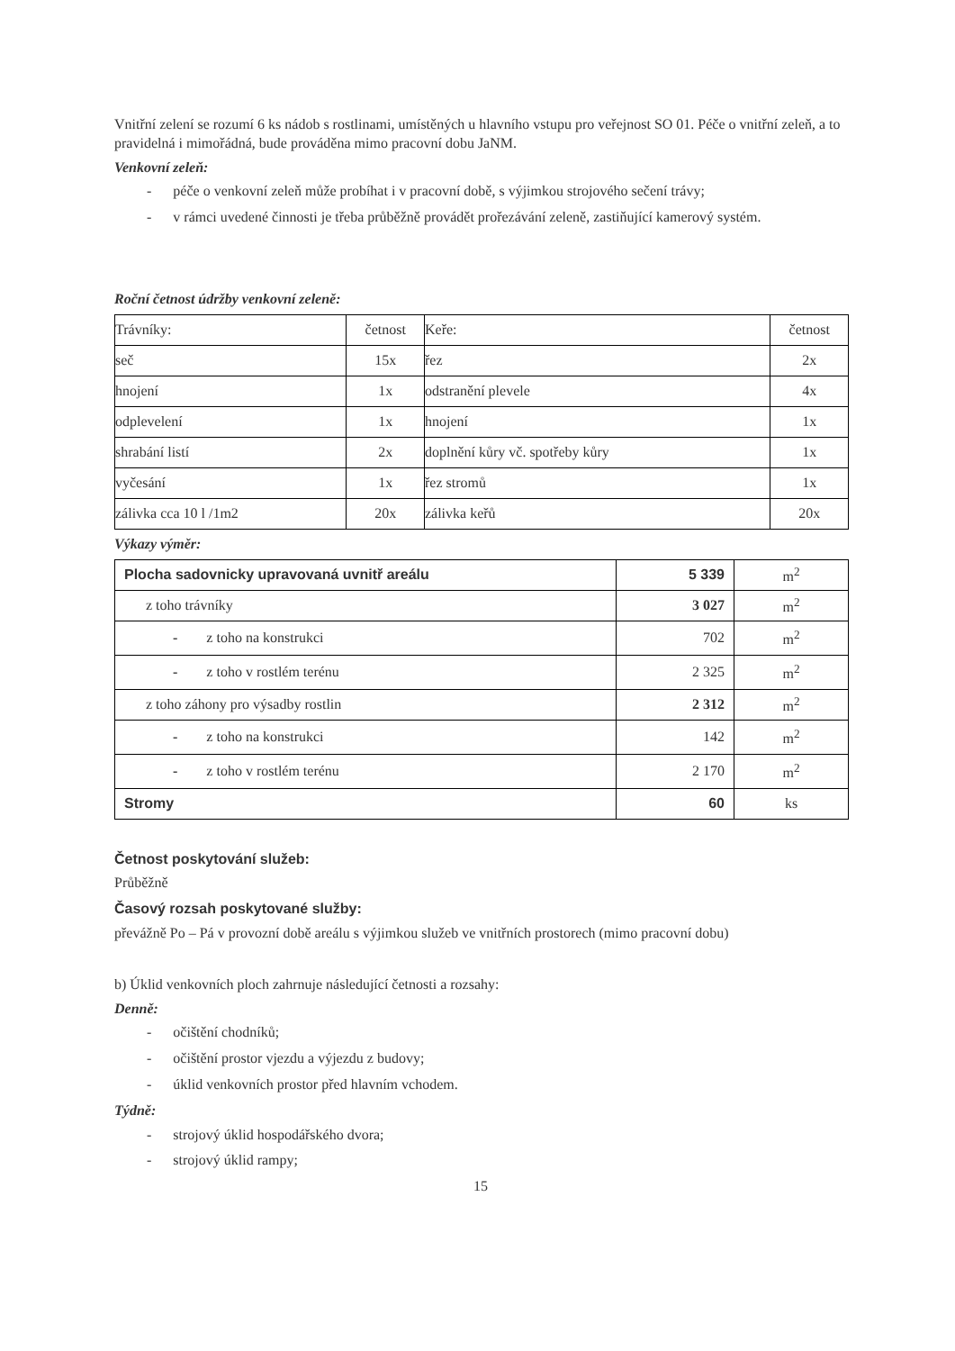Vnitřní zelení se rozumí 6 ks nádob s rostlinami, umístěných u hlavního vstupu pro veřejnost SO 01. Péče o vnitřní zeleň, a to pravidelná i mimořádná, bude prováděna mimo pracovní dobu JaNM.
Venkovní zeleň:
- péče o venkovní zeleň může probíhat i v pracovní době, s výjimkou strojového sečení trávy;
- v rámci uvedené činnosti je třeba průběžně provádět prořezávání zeleně, zastiňující kamerový systém.
Roční četnost údržby venkovní zeleně:
| Trávníky: | četnost | Keře: | četnost |
| seč | 15x | řez | 2x |
| hnojení | 1x | odstranění plevele | 4x |
| odplevelení | 1x | hnojení | 1x |
| shrabání listí | 2x | doplnění kůry vč. spotřeby kůry | 1x |
| vyčesání | 1x | řez stromů | 1x |
| zálivka cca 10 l /1m2 | 20x | zálivka keřů | 20x |
Výkazy výměr:
| Plocha sadovnicky upravovaná uvnitř areálu | 5 339 | m<sup>2</sup> |
| z toho trávníky | 3 027 | m<sup>2</sup> |
| - z toho na konstrukci | 702 | m<sup>2</sup> |
| - z toho v rostlém terénu | 2 325 | m<sup>2</sup> |
| z toho záhony pro výsadby rostlin | 2 312 | m<sup>2</sup> |
| - z toho na konstrukci | 142 | m<sup>2</sup> |
| - z toho v rostlém terénu | 2 170 | m<sup>2</sup> |
| Stromy | 60 | ks |
Četnost poskytování služeb:
Průběžně
Časový rozsah poskytované služby:
převážně Po – Pá v provozní době areálu s výjimkou služeb ve vnitřních prostorech (mimo pracovní dobu)
b) Úklid venkovních ploch zahrnuje následující četnosti a rozsahy:
Denně:
- očištění chodníků;
- očištění prostor vjezdu a výjezdu z budovy;
- úklid venkovních prostor před hlavním vchodem.
Týdně:
- strojový úklid hospodářského dvora;
- strojový úklid rampy;
15